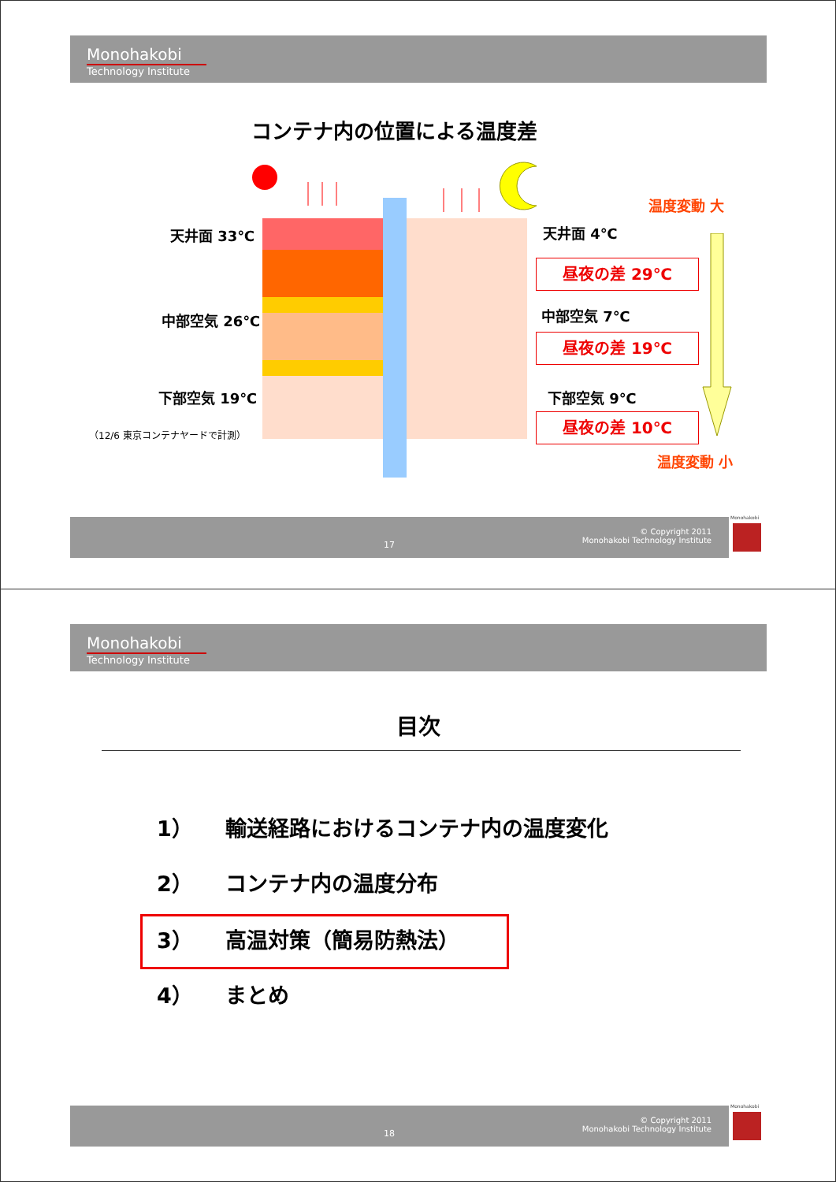Monohakobi
Technology Institute
コンテナ内の位置による温度差
天井面 33℃
中部空気 26℃
下部空気 19℃
（12/6 東京コンテナヤードで計測）
天井面 4℃
中部空気 7℃
下部空気 9℃
昼夜の差 29℃
昼夜の差 19℃
昼夜の差 10℃
温度変動 大
温度変動 小
17
© Copyright 2011
Monohakobi Technology Institute
Monohakobi
Monohakobi
Technology Institute
目次
1）　　輸送経路におけるコンテナ内の温度変化
2）　　コンテナ内の温度分布
3）　　高温対策（簡易防熱法）
4）　　まとめ
18
© Copyright 2011
Monohakobi Technology Institute
Monohakobi